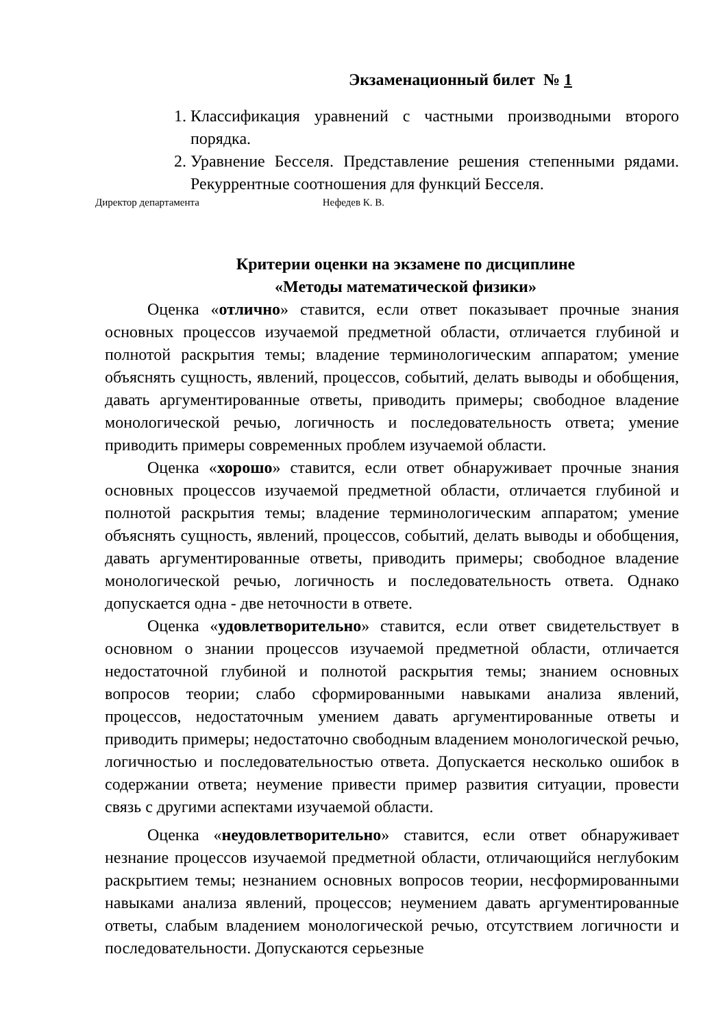Экзаменационный билет № 1
1. Классификация уравнений с частными производными второго порядка.
2. Уравнение Бесселя. Представление решения степенными рядами. Рекуррентные соотношения для функций Бесселя.
Директор департамента Нефедев К. В.
Критерии оценки на экзамене по дисциплине
«Методы математической физики»
Оценка «отлично» ставится, если ответ показывает прочные знания основных процессов изучаемой предметной области, отличается глубиной и полнотой раскрытия темы; владение терминологическим аппаратом; умение объяснять сущность, явлений, процессов, событий, делать выводы и обобщения, давать аргументированные ответы, приводить примеры; свободное владение монологической речью, логичность и последовательность ответа; умение приводить примеры современных проблем изучаемой области.
Оценка «хорошо» ставится, если ответ обнаруживает прочные знания основных процессов изучаемой предметной области, отличается глубиной и полнотой раскрытия темы; владение терминологическим аппаратом; умение объяснять сущность, явлений, процессов, событий, делать выводы и обобщения, давать аргументированные ответы, приводить примеры; свободное владение монологической речью, логичность и последовательность ответа. Однако допускается одна - две неточности в ответе.
Оценка «удовлетворительно» ставится, если ответ свидетельствует в основном о знании процессов изучаемой предметной области, отличается недостаточной глубиной и полнотой раскрытия темы; знанием основных вопросов теории; слабо сформированными навыками анализа явлений, процессов, недостаточным умением давать аргументированные ответы и приводить примеры; недостаточно свободным владением монологической речью, логичностью и последовательностью ответа. Допускается несколько ошибок в содержании ответа; неумение привести пример развития ситуации, провести связь с другими аспектами изучаемой области.
Оценка «неудовлетворительно» ставится, если ответ обнаруживает незнание процессов изучаемой предметной области, отличающийся неглубоким раскрытием темы; незнанием основных вопросов теории, несформированными навыками анализа явлений, процессов; неумением давать аргументированные ответы, слабым владением монологической речью, отсутствием логичности и последовательности. Допускаются серьезные